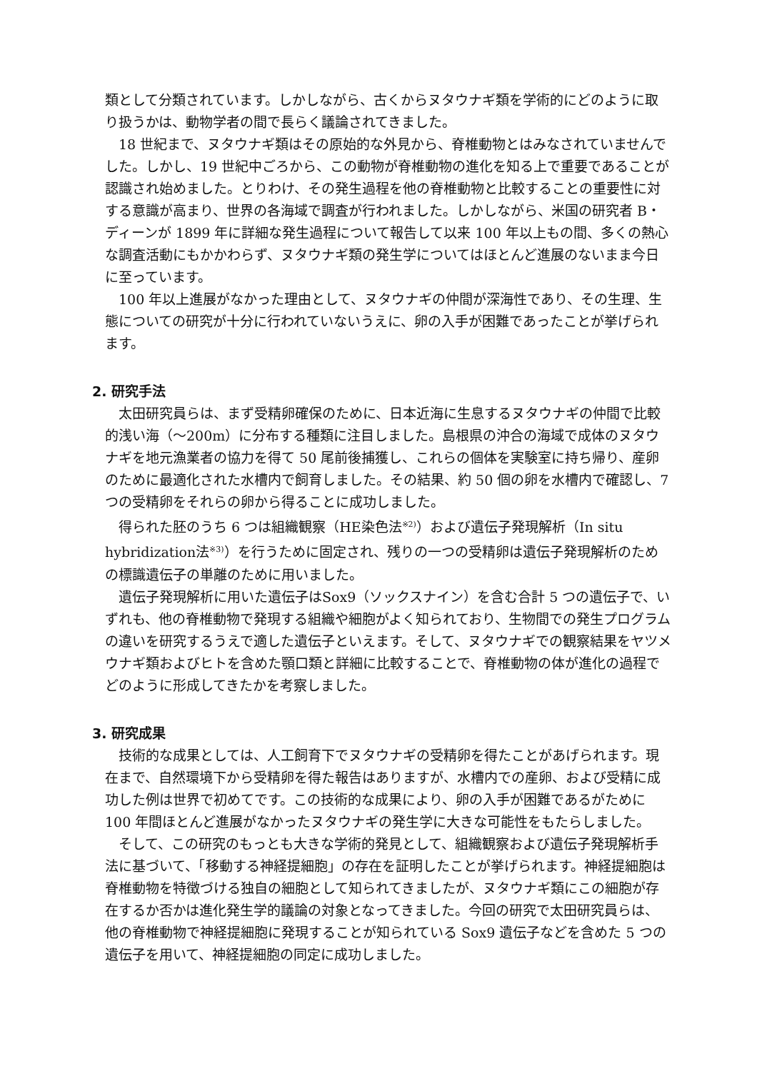類として分類されています。しかしながら、古くからヌタウナギ類を学術的にどのように取り扱うかは、動物学者の間で長らく議論されてきました。
18 世紀まで、ヌタウナギ類はその原始的な外見から、脊椎動物とはみなされていませんでした。しかし、19 世紀中ごろから、この動物が脊椎動物の進化を知る上で重要であることが認識され始めました。とりわけ、その発生過程を他の脊椎動物と比較することの重要性に対する意識が高まり、世界の各海域で調査が行われました。しかしながら、米国の研究者 B・ディーンが 1899 年に詳細な発生過程について報告して以来 100 年以上もの間、多くの熱心な調査活動にもかかわらず、ヌタウナギ類の発生学についてはほとんど進展のないまま今日に至っています。
100 年以上進展がなかった理由として、ヌタウナギの仲間が深海性であり、その生理、生態についての研究が十分に行われていないうえに、卵の入手が困難であったことが挙げられます。
2. 研究手法
太田研究員らは、まず受精卵確保のために、日本近海に生息するヌタウナギの仲間で比較的浅い海（～200m）に分布する種類に注目しました。島根県の沖合の海域で成体のヌタウナギを地元漁業者の協力を得て 50 尾前後捕獲し、これらの個体を実験室に持ち帰り、産卵のために最適化された水槽内で飼育しました。その結果、約 50 個の卵を水槽内で確認し、7 つの受精卵をそれらの卵から得ることに成功しました。
得られた胚のうち 6 つは組織観察（HE染色法<sup>※2)</sup>）および遺伝子発現解析（In situ hybridization法<sup>※3)</sup>）を行うために固定され、残りの一つの受精卵は遺伝子発現解析のための標識遺伝子の単離のために用いました。
遺伝子発現解析に用いた遺伝子はSox9（ソックスナイン）を含む合計 5 つの遺伝子で、いずれも、他の脊椎動物で発現する組織や細胞がよく知られており、生物間での発生プログラムの違いを研究するうえで適した遺伝子といえます。そして、ヌタウナギでの観察結果をヤツメウナギ類およびヒトを含めた顎口類と詳細に比較することで、脊椎動物の体が進化の過程でどのように形成してきたかを考察しました。
3. 研究成果
技術的な成果としては、人工飼育下でヌタウナギの受精卵を得たことがあげられます。現在まで、自然環境下から受精卵を得た報告はありますが、水槽内での産卵、および受精に成功した例は世界で初めてです。この技術的な成果により、卵の入手が困難であるがために 100 年間ほとんど進展がなかったヌタウナギの発生学に大きな可能性をもたらしました。
そして、この研究のもっとも大きな学術的発見として、組織観察および遺伝子発現解析手法に基づいて、「移動する神経提細胞」の存在を証明したことが挙げられます。神経提細胞は脊椎動物を特徴づける独自の細胞として知られてきましたが、ヌタウナギ類にこの細胞が存在するか否かは進化発生学的議論の対象となってきました。今回の研究で太田研究員らは、他の脊椎動物で神経提細胞に発現することが知られている Sox9 遺伝子などを含めた 5 つの遺伝子を用いて、神経提細胞の同定に成功しました。